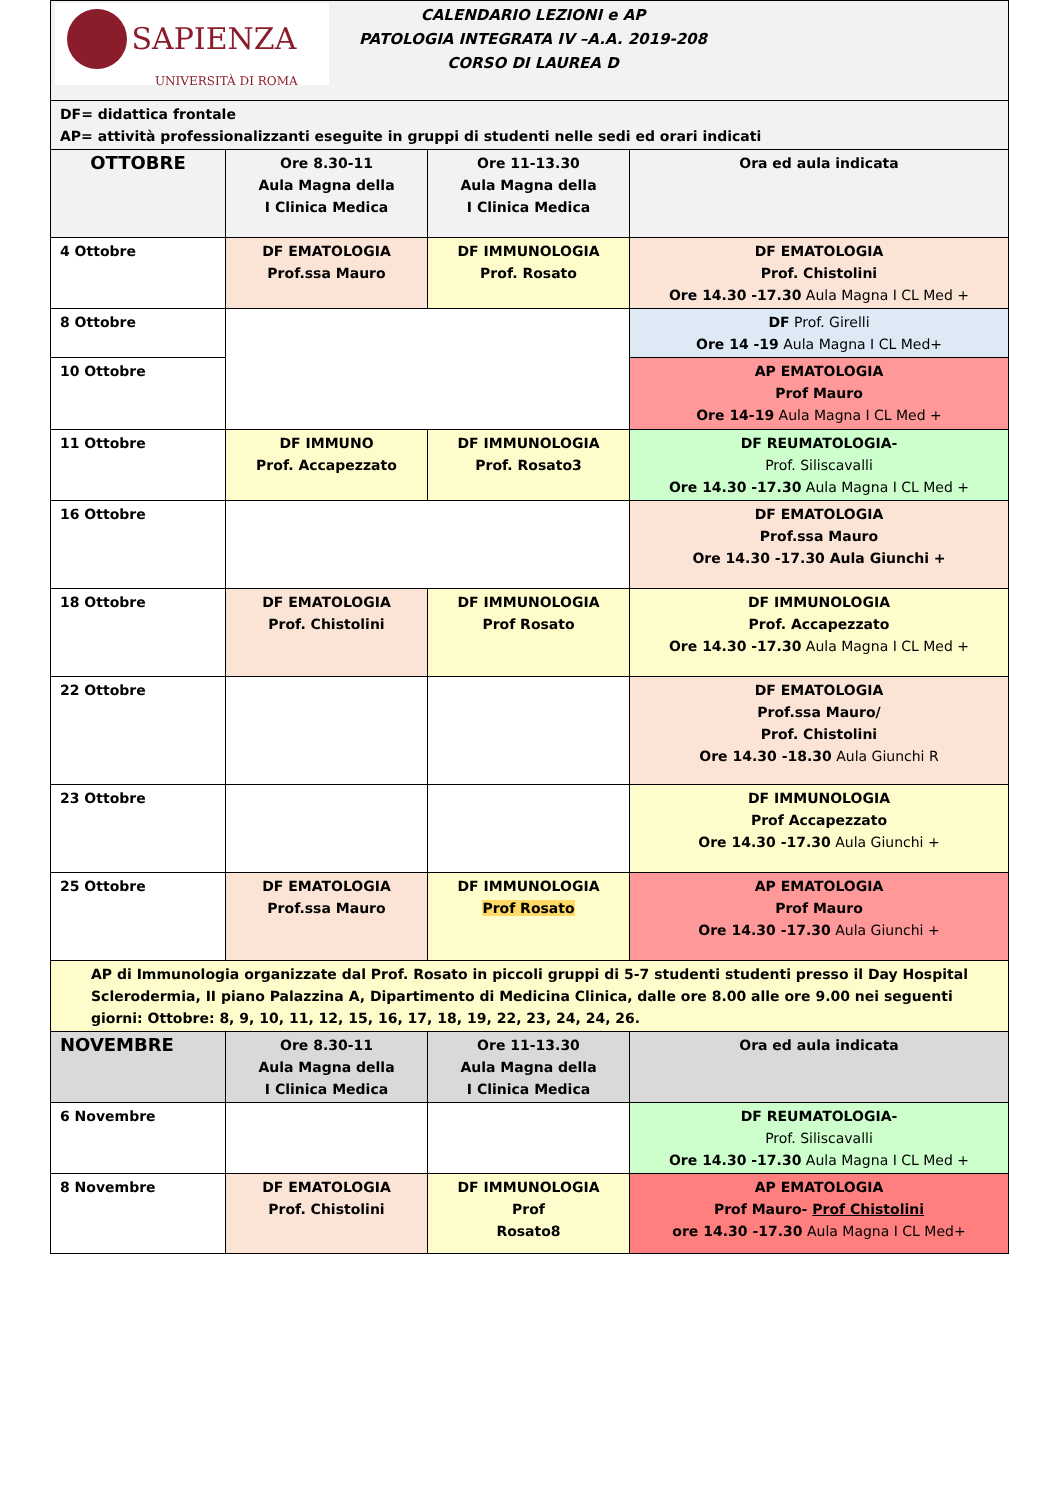| SAPIENZA UNIVERSITÀ DI ROMA CALENDARIO LEZIONI e AP PATOLOGIA INTEGRATA IV –A.A. 2019-208 CORSO DI LAUREA D | | | |
| DF= didattica frontale AP= attività professionalizzanti eseguite in gruppi di studenti nelle sedi ed orari indicati | | | |
| OTTOBRE | Ore 8.30-11 Aula Magna della I Clinica Medica | Ore 11-13.30 Aula Magna della I Clinica Medica | Ora ed aula indicata |
| 4 Ottobre | DF EMATOLOGIA Prof.ssa Mauro | DF IMMUNOLOGIA Prof. Rosato | DF EMATOLOGIA Prof. Chistolini Ore 14.30 -17.30 Aula Magna I CL Med + |
| 8 Ottobre | | | DF Prof. Girelli Ore 14 -19 Aula Magna I CL Med+ |
| 10 Ottobre | | | AP EMATOLOGIA Prof Mauro Ore 14-19 Aula Magna I CL Med + |
| 11 Ottobre | DF IMMUNO Prof. Accapezzato | DF IMMUNOLOGIA Prof. Rosato3 | DF REUMATOLOGIA- Prof. Siliscavalli Ore 14.30 -17.30 Aula Magna I CL Med + |
| 16 Ottobre | | | DF EMATOLOGIA Prof.ssa Mauro Ore 14.30 -17.30 Aula Giunchi + |
| 18 Ottobre | DF EMATOLOGIA Prof. Chistolini | DF IMMUNOLOGIA Prof Rosato | DF IMMUNOLOGIA Prof. Accapezzato Ore 14.30 -17.30 Aula Magna I CL Med + |
| 22 Ottobre | | | DF EMATOLOGIA Prof.ssa Mauro/ Prof. Chistolini Ore 14.30 -18.30 Aula Giunchi R |
| 23 Ottobre | | | DF IMMUNOLOGIA Prof Accapezzato Ore 14.30 -17.30 Aula Giunchi + |
| 25 Ottobre | DF EMATOLOGIA Prof.ssa Mauro | DF IMMUNOLOGIA Prof Rosato | AP EMATOLOGIA Prof Mauro Ore 14.30 -17.30 Aula Giunchi + |
| AP di Immunologia organizzate dal Prof. Rosato in piccoli gruppi di 5-7 studenti studenti presso il Day Hospital Sclerodermia, II piano Palazzina A, Dipartimento di Medicina Clinica, dalle ore 8.00 alle ore 9.00 nei seguenti giorni: Ottobre: 8, 9, 10, 11, 12, 15, 16, 17, 18, 19, 22, 23, 24, 24, 26. | | | |
| NOVEMBRE | Ore 8.30-11 Aula Magna della I Clinica Medica | Ore 11-13.30 Aula Magna della I Clinica Medica | Ora ed aula indicata |
| 6 Novembre | | | DF REUMATOLOGIA- Prof. Siliscavalli Ore 14.30 -17.30 Aula Magna I CL Med + |
| 8 Novembre | DF EMATOLOGIA Prof. Chistolini | DF IMMUNOLOGIA Prof Rosato8 | AP EMATOLOGIA Prof Mauro- Prof Chistolini ore 14.30 -17.30 Aula Magna I CL Med+ |